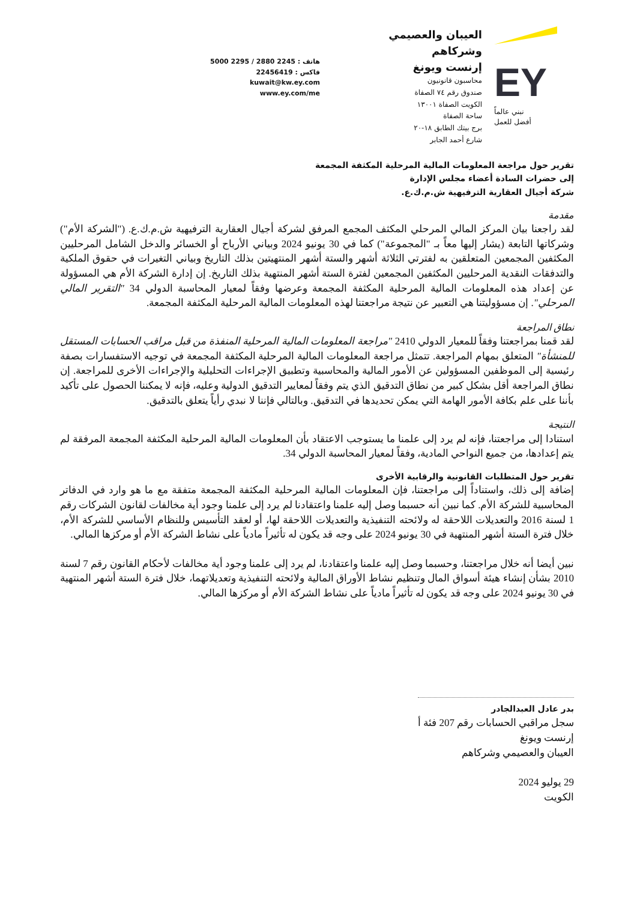EY
نبني عالماً
أفضل للعمل
العيبان والعصيمي وشركاهم
إرنست ويونغ
محاسبون قانونيون
صندوق رقم ٧٤ الصفاة
الكويت الصفاة ١٣٠٠١
ساحة الصفاة
برج بيتك الطابق ١٨-٢٠
شارع أحمد الجابر
هاتف : 2245 2880 / 2295 5000
فاكس : 22456419
kuwait@kw.ey.com
www.ey.com/me
تقرير حول مراجعة المعلومات المالية المرحلية المكثفة المجمعة
إلى حضرات السادة أعضاء مجلس الإدارة
شركة أجيال العقارية الترفيهية ش.م.ك.ع.
مقدمة
لقد راجعنا بيان المركز المالي المرحلي المكثف المجمع المرفق لشركة أجيال العقارية الترفيهية ش.م.ك.ع. ("الشركة الأم") وشركاتها التابعة (يشار إليها معاً بـ "المجموعة") كما في 30 يونيو 2024 وبياني الأرباح أو الخسائر والدخل الشامل المرحليين المكثفين المجمعين المتعلقين به لفترتي الثلاثة أشهر والستة أشهر المنتهيتين بذلك التاريخ وبياني التغيرات في حقوق الملكية والتدفقات النقدية المرحليين المكثفين المجمعين لفترة الستة أشهر المنتهية بذلك التاريخ. إن إدارة الشركة الأم هي المسؤولة عن إعداد هذه المعلومات المالية المرحلية المكثفة المجمعة وعرضها وفقاً لمعيار المحاسبة الدولي 34 "التقرير المالي المرحلي". إن مسؤوليتنا هي التعبير عن نتيجة مراجعتنا لهذه المعلومات المالية المرحلية المكثفة المجمعة.
نطاق المراجعة
لقد قمنا بمراجعتنا وفقاً للمعيار الدولي 2410 "مراجعة المعلومات المالية المرحلية المنفذة من قبل مراقب الحسابات المستقل للمنشأة" المتعلق بمهام المراجعة. تتمثل مراجعة المعلومات المالية المرحلية المكثفة المجمعة في توجيه الاستفسارات بصفة رئيسية إلى الموظفين المسؤولين عن الأمور المالية والمحاسبية وتطبيق الإجراءات التحليلية والإجراءات الأخرى للمراجعة. إن نطاق المراجعة أقل بشكل كبير من نطاق التدقيق الذي يتم وفقاً لمعايير التدقيق الدولية وعليه، فإنه لا يمكننا الحصول على تأكيد بأننا على علم بكافة الأمور الهامة التي يمكن تحديدها في التدقيق. وبالتالي فإننا لا نبدي رأياً يتعلق بالتدقيق.
النتيجة
استنادا إلى مراجعتنا، فإنه لم يرد إلى علمنا ما يستوجب الاعتقاد بأن المعلومات المالية المرحلية المكثفة المجمعة المرفقة لم يتم إعدادها، من جميع النواحي المادية، وفقاً لمعيار المحاسبة الدولي 34.
تقرير حول المتطلبات القانونية والرقابية الأخرى
إضافة إلى ذلك، واستناداً إلى مراجعتنا، فإن المعلومات المالية المرحلية المكثفة المجمعة متفقة مع ما هو وارد في الدفاتر المحاسبية للشركة الأم. كما نبين أنه حسبما وصل إليه علمنا واعتقادنا لم يرد إلى علمنا وجود أية مخالفات لقانون الشركات رقم 1 لسنة 2016 والتعديلات اللاحقة له ولائحته التنفيذية والتعديلات اللاحقة لها، أو لعقد التأسيس وللنظام الأساسي للشركة الأم، خلال فترة الستة أشهر المنتهية في 30 يونيو 2024 على وجه قد يكون له تأثيراً مادياً على نشاط الشركة الأم أو مركزها المالي.
نبين أيضا أنه خلال مراجعتنا، وحسبما وصل إليه علمنا واعتقادنا، لم يرد إلى علمنا وجود أية مخالفات لأحكام القانون رقم 7 لسنة 2010 بشأن إنشاء هيئة أسواق المال وتنظيم نشاط الأوراق المالية ولائحته التنفيذية وتعديلاتهما، خلال فترة الستة أشهر المنتهية في 30 يونيو 2024 على وجه قد يكون له تأثيراً مادياً على نشاط الشركة الأم أو مركزها المالي.
بدر عادل العبدالجادر
سجل مراقبي الحسابات رقم 207 فئة أ
إرنست ويونغ
العيبان والعصيمي وشركاهم
29 يوليو 2024
الكويت